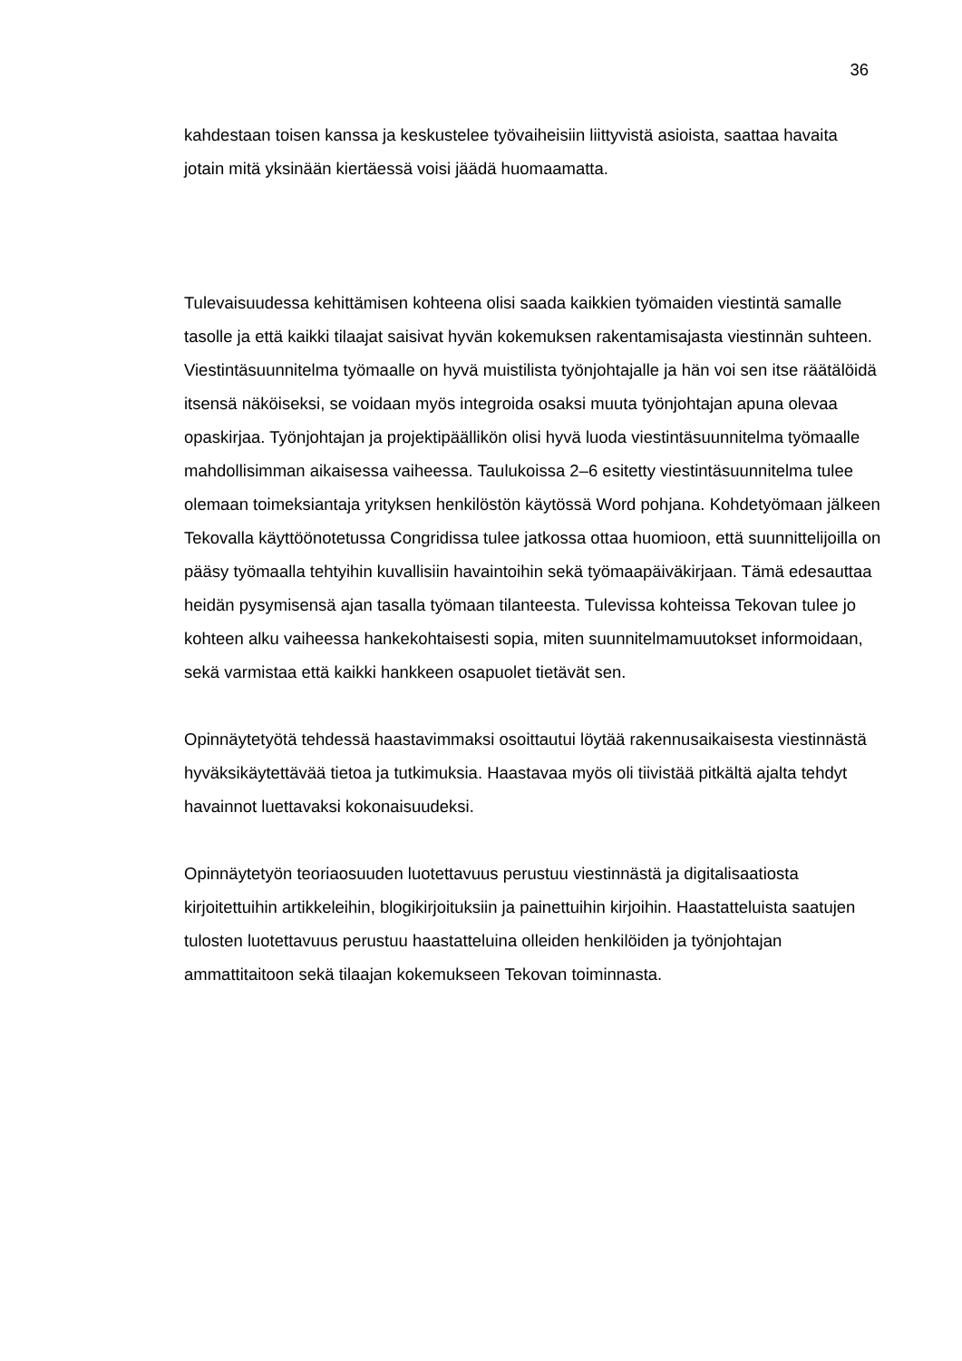36
kahdestaan toisen kanssa ja keskustelee työvaiheisiin liittyvistä asioista, saattaa havaita jotain mitä yksinään kiertäessä voisi jäädä huomaamatta.
Tulevaisuudessa kehittämisen kohteena olisi saada kaikkien työmaiden viestintä samalle tasolle ja että kaikki tilaajat saisivat hyvän kokemuksen rakentamisajasta viestinnän suhteen. Viestintäsuunnitelma työmaalle on hyvä muistilista työnjohtajalle ja hän voi sen itse räätälöidä itsensä näköiseksi, se voidaan myös integroida osaksi muuta työnjohtajan apuna olevaa opaskirjaa. Työnjohtajan ja projektipäällikön olisi hyvä luoda viestintäsuunnitelma työmaalle mahdollisimman aikaisessa vaiheessa. Taulukoissa 2–6 esitetty viestintäsuunnitelma tulee olemaan toimeksiantaja yrityksen henkilöstön käytössä Word pohjana. Kohdetyömaan jälkeen Tekovalla käyttöönotetussa Congridissa tulee jatkossa ottaa huomioon, että suunnittelijoilla on pääsy työmaalla tehtyihin kuvallisiin havaintoihin sekä työmaapäiväkirjaan. Tämä edesauttaa heidän pysymisensä ajan tasalla työmaan tilanteesta. Tulevissa kohteissa Tekovan tulee jo kohteen alku vaiheessa hankekohtaisesti sopia, miten suunnitelmamuutokset informoidaan, sekä varmistaa että kaikki hankkeen osapuolet tietävät sen.
Opinnäytetyötä tehdessä haastavimmaksi osoittautui löytää rakennusaikaisesta viestinnästä hyväksikäytettävää tietoa ja tutkimuksia. Haastavaa myös oli tiivistää pitkältä ajalta tehdyt havainnot luettavaksi kokonaisuudeksi.
Opinnäytetyön teoriaosuuden luotettavuus perustuu viestinnästä ja digitalisaatiosta kirjoitettuihin artikkeleihin, blogikirjoituksiin ja painettuihin kirjoihin. Haastatteluista saatujen tulosten luotettavuus perustuu haastatteluina olleiden henkilöiden ja työnjohtajan ammattitaitoon sekä tilaajan kokemukseen Tekovan toiminnasta.